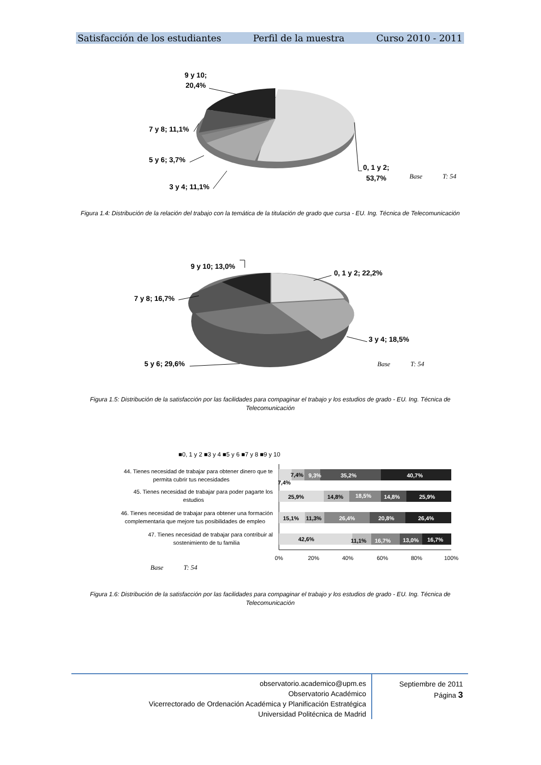Satisfacción de los estudiantes Perfil de la muestra Curso 2010 - 2011
9 y 10;
20,4%
7 y 8; 11,1%
5 y 6; 3,7%
3 y 4; 11,1%
0, 1 y 2;
53,7%
Base
T: 54
Figura 1.4: Distribución de la relación del trabajo con la temática de la titulación de grado que cursa - EU. Ing. Técnica de Telecomunicación
9 y 10; 13,0%
0, 1 y 2; 22,2%
7 y 8; 16,7%
3 y 4; 18,5%
5 y 6; 29,6%
Base
T: 54
Figura 1.5: Distribución de la satisfacción por las facilidades para compaginar el trabajo y los estudios de grado - EU. Ing. Técnica de Telecomunicación
■0, 1 y 2 ■3 y 4 ■5 y 6 ■7 y 8 ■9 y 10
44. Tienes necesidad de trabajar para obtener dinero que te
permita cubrir tus necesidades
45. Tienes necesidad de trabajar para poder pagarte los
estudios
46. Tienes necesidad de trabajar para obtener una formación
complementaria que mejore tus posibilidades de empleo
47. Tienes necesidad de trabajar para contribuir al
sostenimiento de tu familia
7,4%
7,4%
9,3%
35,2%
40,7%
25,9%
14,8%
18,5%
14,8%
25,9%
15,1%
11,3%
26,4%
20,8%
26,4%
42,6%
11,1%
16,7%
13,0%
16,7%
0%
20%
40%
60%
80%
100%
Base
T: 54
Figura 1.6: Distribución de la satisfacción por las facilidades para compaginar el trabajo y los estudios de grado - EU. Ing. Técnica de Telecomunicación
observatorio.academico@upm.es
Observatorio Académico
Vicerrectorado de Ordenación Académica y Planificación Estratégica
Universidad Politécnica de Madrid
Septiembre de 2011
Página 3